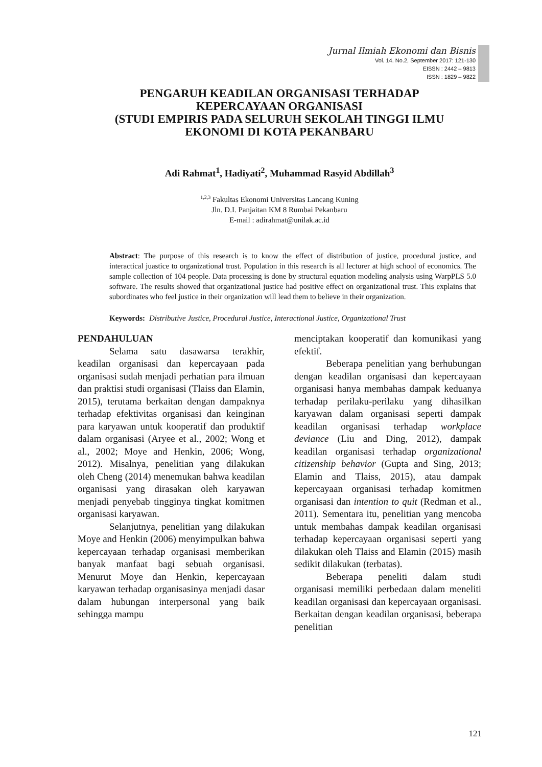Jurnal Ilmiah Ekonomi dan Bisnis
Vol. 14. No.2, September 2017: 121-130
EISSN : 2442 – 9813
ISSN : 1829 – 9822
PENGARUH KEADILAN ORGANISASI TERHADAP
KEPERCAYAAN ORGANISASI
(STUDI EMPIRIS PADA SELURUH SEKOLAH TINGGI ILMU
EKONOMI DI KOTA PEKANBARU
Adi Rahmat<sup>1</sup>, Hadiyati<sup>2</sup>, Muhammad Rasyid Abdillah<sup>3</sup>
<sup>1,2,3</sup> Fakultas Ekonomi Universitas Lancang Kuning
Jln. D.I. Panjaitan KM 8 Rumbai Pekanbaru
E-mail : adirahmat@unilak.ac.id
Abstract: The purpose of this research is to know the effect of distribution of justice, procedural justice, and interactical juastice to organizational trust. Population in this research is all lecturer at high school of economics. The sample collection of 104 people. Data processing is done by structural equation modeling analysis using WarpPLS 5.0 software. The results showed that organizational justice had positive effect on organizational trust. This explains that subordinates who feel justice in their organization will lead them to believe in their organization.
Keywords: Distributive Justice, Procedural Justice, Interactional Justice, Organizational Trust
PENDAHULUAN
Selama satu dasawarsa terakhir, keadilan organisasi dan kepercayaan pada organisasi sudah menjadi perhatian para ilmuan dan praktisi studi organisasi (Tlaiss dan Elamin, 2015), terutama berkaitan dengan dampaknya terhadap efektivitas organisasi dan keinginan para karyawan untuk kooperatif dan produktif dalam organisasi (Aryee et al., 2002; Wong et al., 2002; Moye and Henkin, 2006; Wong, 2012). Misalnya, penelitian yang dilakukan oleh Cheng (2014) menemukan bahwa keadilan organisasi yang dirasakan oleh karyawan menjadi penyebab tingginya tingkat komitmen organisasi karyawan.
Selanjutnya, penelitian yang dilakukan Moye and Henkin (2006) menyimpulkan bahwa kepercayaan terhadap organisasi memberikan banyak manfaat bagi sebuah organisasi. Menurut Moye dan Henkin, kepercayaan karyawan terhadap organisasinya menjadi dasar dalam hubungan interpersonal yang baik sehingga mampu
menciptakan kooperatif dan komunikasi yang efektif.
Beberapa penelitian yang berhubungan dengan keadilan organisasi dan kepercayaan organisasi hanya membahas dampak keduanya terhadap perilaku-perilaku yang dihasilkan karyawan dalam organisasi seperti dampak keadilan organisasi terhadap workplace deviance (Liu and Ding, 2012), dampak keadilan organisasi terhadap organizational citizenship behavior (Gupta and Sing, 2013; Elamin and Tlaiss, 2015), atau dampak kepercayaan organisasi terhadap komitmen organisasi dan intention to quit (Redman et al., 2011). Sementara itu, penelitian yang mencoba untuk membahas dampak keadilan organisasi terhadap kepercayaan organisasi seperti yang dilakukan oleh Tlaiss and Elamin (2015) masih sedikit dilakukan (terbatas).
Beberapa peneliti dalam studi organisasi memiliki perbedaan dalam meneliti keadilan organisasi dan kepercayaan organisasi. Berkaitan dengan keadilan organisasi, beberapa penelitian
121